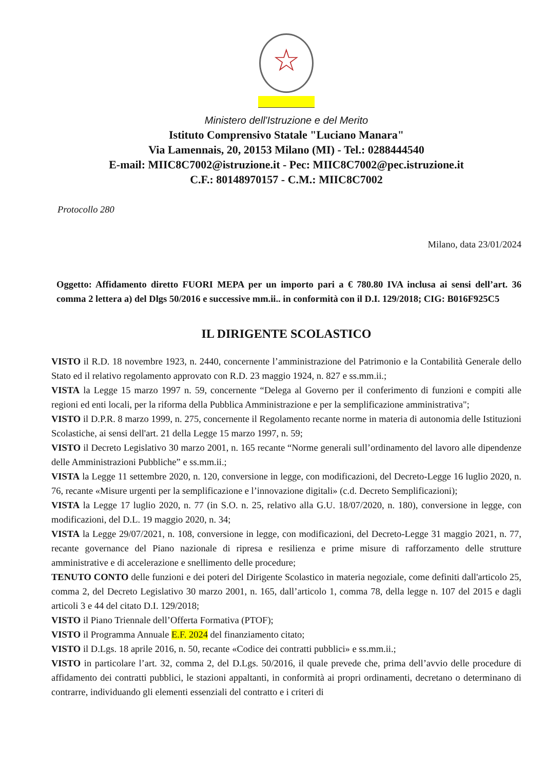☆
Ministero dell'Istruzione e del Merito
Istituto Comprensivo Statale "Luciano Manara"
Via Lamennais, 20, 20153 Milano (MI) - Tel.: 0288444540
E-mail: MIIC8C7002@istruzione.it - Pec: MIIC8C7002@pec.istruzione.it
C.F.: 80148970157 - C.M.: MIIC8C7002
Protocollo 280
Milano, data 23/01/2024
Oggetto: Affidamento diretto FUORI MEPA per un importo pari a € 780.80 IVA inclusa ai sensi dell’art. 36 comma 2 lettera a) del Dlgs 50/2016 e successive mm.ii.. in conformità con il D.I. 129/2018; CIG: B016F925C5
IL DIRIGENTE SCOLASTICO
VISTO il R.D. 18 novembre 1923, n. 2440, concernente l’amministrazione del Patrimonio e la Contabilità Generale dello Stato ed il relativo regolamento approvato con R.D. 23 maggio 1924, n. 827 e ss.mm.ii.;
VISTA la Legge 15 marzo 1997 n. 59, concernente “Delega al Governo per il conferimento di funzioni e compiti alle regioni ed enti locali, per la riforma della Pubblica Amministrazione e per la semplificazione amministrativa";
VISTO il D.P.R. 8 marzo 1999, n. 275, concernente il Regolamento recante norme in materia di autonomia delle Istituzioni Scolastiche, ai sensi dell'art. 21 della Legge 15 marzo 1997, n. 59;
VISTO il Decreto Legislativo 30 marzo 2001, n. 165 recante “Norme generali sull’ordinamento del lavoro alle dipendenze delle Amministrazioni Pubbliche” e ss.mm.ii.;
VISTA la Legge 11 settembre 2020, n. 120, conversione in legge, con modificazioni, del Decreto-Legge 16 luglio 2020, n. 76, recante «Misure urgenti per la semplificazione e l’innovazione digitali» (c.d. Decreto Semplificazioni);
VISTA la Legge 17 luglio 2020, n. 77 (in S.O. n. 25, relativo alla G.U. 18/07/2020, n. 180), conversione in legge, con modificazioni, del D.L. 19 maggio 2020, n. 34;
VISTA la Legge 29/07/2021, n. 108, conversione in legge, con modificazioni, del Decreto-Legge 31 maggio 2021, n. 77, recante governance del Piano nazionale di ripresa e resilienza e prime misure di rafforzamento delle strutture amministrative e di accelerazione e snellimento delle procedure;
TENUTO CONTO delle funzioni e dei poteri del Dirigente Scolastico in materia negoziale, come definiti dall'articolo 25, comma 2, del Decreto Legislativo 30 marzo 2001, n. 165, dall’articolo 1, comma 78, della legge n. 107 del 2015 e dagli articoli 3 e 44 del citato D.I. 129/2018;
VISTO il Piano Triennale dell’Offerta Formativa (PTOF);
VISTO il Programma Annuale E.F. 2024 del finanziamento citato;
VISTO il D.Lgs. 18 aprile 2016, n. 50, recante «Codice dei contratti pubblici» e ss.mm.ii.;
VISTO in particolare l’art. 32, comma 2, del D.Lgs. 50/2016, il quale prevede che, prima dell’avvio delle procedure di affidamento dei contratti pubblici, le stazioni appaltanti, in conformità ai propri ordinamenti, decretano o determinano di contrarre, individuando gli elementi essenziali del contratto e i criteri di